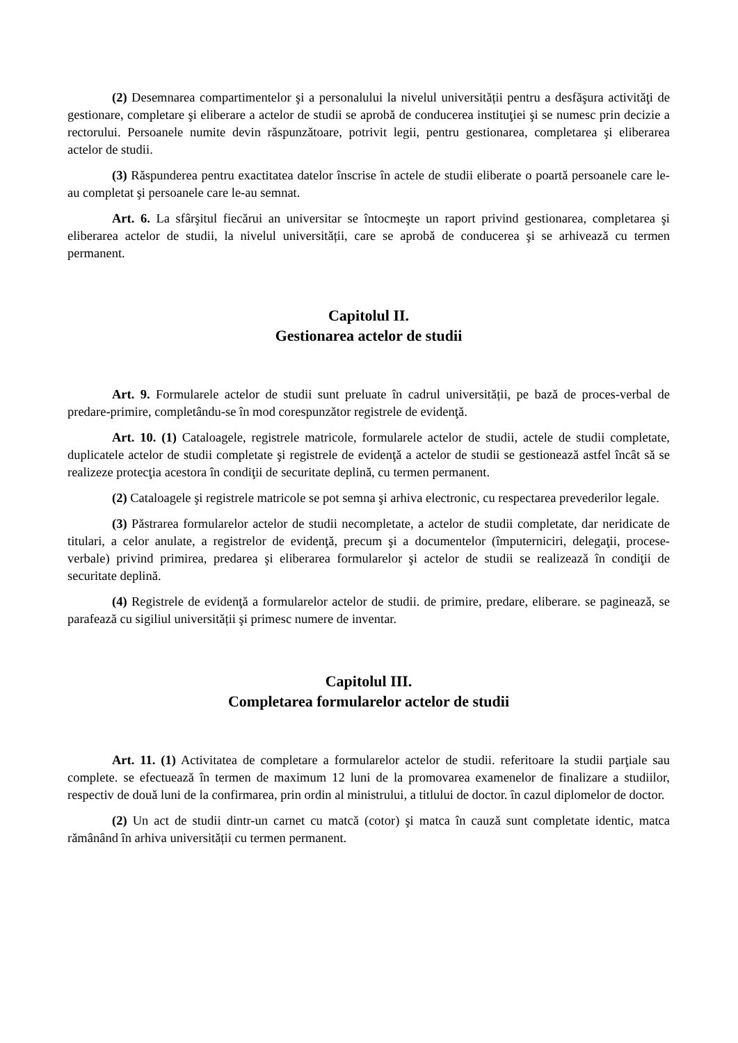(2) Desemnarea compartimentelor şi a personalului la nivelul universității pentru a desfăşura activităţi de gestionare, completare şi eliberare a actelor de studii se aprobă de conducerea instituţiei şi se numesc prin decizie a rectorului. Persoanele numite devin răspunzătoare, potrivit legii, pentru gestionarea, completarea şi eliberarea actelor de studii.
(3) Răspunderea pentru exactitatea datelor înscrise în actele de studii eliberate o poartă persoanele care le-au completat şi persoanele care le-au semnat.
Art. 6. La sfârşitul fiecărui an universitar se întocmeşte un raport privind gestionarea, completarea şi eliberarea actelor de studii, la nivelul universității, care se aprobă de conducerea şi se arhivează cu termen permanent.
Capitolul II.
Gestionarea actelor de studii
Art. 9. Formularele actelor de studii sunt preluate în cadrul universității, pe bază de proces-verbal de predare-primire, completându-se în mod corespunzător registrele de evidenţă.
Art. 10. (1) Cataloagele, registrele matricole, formularele actelor de studii, actele de studii completate, duplicatele actelor de studii completate şi registrele de evidenţă a actelor de studii se gestionează astfel încât să se realizeze protecţia acestora în condiţii de securitate deplină, cu termen permanent.
(2) Cataloagele şi registrele matricole se pot semna şi arhiva electronic, cu respectarea prevederilor legale.
(3) Păstrarea formularelor actelor de studii necompletate, a actelor de studii completate, dar neridicate de titulari, a celor anulate, a registrelor de evidenţă, precum şi a documentelor (împuterniciri, delegaţii, procese-verbale) privind primirea, predarea şi eliberarea formularelor şi actelor de studii se realizează în condiţii de securitate deplină.
(4) Registrele de evidenţă a formularelor actelor de studii. de primire, predare, eliberare. se paginează, se parafează cu sigiliul universității şi primesc numere de inventar.
Capitolul III.
Completarea formularelor actelor de studii
Art. 11. (1) Activitatea de completare a formularelor actelor de studii. referitoare la studii parţiale sau complete. se efectuează în termen de maximum 12 luni de la promovarea examenelor de finalizare a studiilor, respectiv de două luni de la confirmarea, prin ordin al ministrului, a titlului de doctor. în cazul diplomelor de doctor.
(2) Un act de studii dintr-un carnet cu matcă (cotor) şi matca în cauză sunt completate identic, matca rămânând în arhiva universității cu termen permanent.